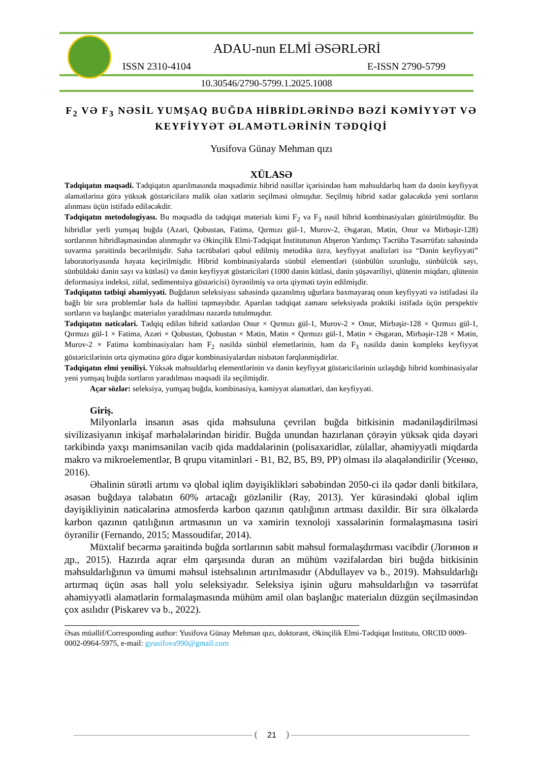ADAU-nun ELMİ ƏSƏRLƏRİ
ISSN 2310-4104 E-ISSN 2790-5799
10.30546/2790-5799.1.2025.1008
F<sub>2</sub> VƏ F<sub>3</sub> NƏSİL YUMŞAQ BUĞDA HİBRİDLƏRİNDƏ BƏZİ KƏMİYYƏT VƏ KEYFİYYƏT ƏLAMƏTLƏRİNİN TƏDQİQİ
Yusifova Günay Mehman qızı
XÜLASƏ
Tədqiqatın məqsədi. Tədqiqatın aparılmasında məqsədimiz hibrid nəsillər içərisindən həm məhsuldarlıq həm də dənin keyfiyyət əlamətlərinə görə yüksək göstəricilərə malik olan xətlərin seçilməsi olmuşdur. Seçilmiş hibrid xətlər gələcəkdə yeni sortların alınması üçün istifadə ediləcəkdir.
Tədqiqatın metodologiyası. Bu məqsədlə də tədqiqat materialı kimi F<sub>2</sub> və F<sub>3</sub> nəsil hibrid kombinasiyaları götürülmüşdür. Bu hibridlər yerli yumşaq buğda (Azəri, Qobustan, Fatimə, Qırmızı gül-1, Murov-2, Əsgəran, Mətin, Onur və Mirbəşir-128) sortlarının hibridləşməsindən alınmışdır və Əkinçilik Elmi-Tədqiqat İnstitutunun Abşeron Yardımçı Təcrübə Təsərrüfatı sahəsində suvarma şəraitində becərilmişdir. Sahə təcrübələri qəbul edilmiş metodika üzrə, keyfiyyət analizləri isə “Dənin keyfiyyəti” laboratoriyasında həyata keçirilmişdir. Hibrid kombinasiyalarda sünbül elementləri (sünbülün uzunluğu, sünbülcük sayı, sünbüldəki dənin sayı və kütləsi) və dənin keyfiyyət göstəriciləri (1000 dənin kütləsi, dənin şüşəvariliyi, qlütenin miqdarı, qlütenin deformasiya indeksi, zülal, sedimentsiya göstəricisi) öyrənilmiş və orta qiyməti təyin edilmişdir.
Tədqiqatın tətbiqi əhəmiyyəti. Buğdanın seleksiyası sahəsində qazanılmış uğurlara baxmayaraq onun keyfiyyəti və istifadəsi ilə bağlı bir sıra problemlər hələ də həllini tapmayıbdır. Aparılan tədqiqat zamanı seleksiyada praktiki istifadə üçün perspektiv sortların və başlanğıc materialın yaradılması nəzərdə tutulmuşdur.
Tədqiqatın nəticələri. Tədqiq edilən hibrid xətlərdən Onur × Qırmızı gül-1, Murov-2 × Onur, Mirbəşir-128 × Qırmızı gül-1, Qırmızı gül-1 × Fatimə, Azəri × Qobustan, Qobustan × Mətin, Mətin × Qırmızı gül-1, Mətin × Əsgəran, Mirbəşir-128 × Mətin, Murov-2 × Fatimə kombinasiyaları həm F<sub>2</sub> nəsildə sünbül elemetlərinin, həm də F<sub>3</sub> nəsildə dənin kompleks keyfiyyət göstəricilərinin orta qiymətinə görə digər kombinasiyalardan nisbətən fərqlənmişdirlər.
Tədqiqatın elmi yeniliyi. Yüksək məhsuldarlıq elementlərinin və dənin keyfiyyət göstəricilərinin uzlaşdığı hibrid kombinasiyalar yeni yumşaq buğda sortların yaradılması məqsədi ilə seçilmişdir.
Açar sözlər: seleksiya, yumşaq buğda, kombinasiya, kəmiyyət əlamətləri, dən keyfiyyəti.
Giriş.
Milyonlarla insanın əsas qida məhsuluna çevrilən buğda bitkisinin mədəniləşdirilməsi sivilizasiyanın inkişaf mərhələlərindən biridir. Buğda unundan hazırlanan çörəyin yüksək qida dəyəri tərkibində yaxşı mənimsənilən vacib qida maddələrinin (polisaxaridlər, zülallar, əhəmiyyətli miqdarda makro və mikroelementlər, B qrupu vitaminləri - B1, B2, B5, B9, PP) olması ilə əlaqələndirilir (Усенко, 2016).
Əhalinin sürətli artımı və qlobal iqlim dəyişiklikləri səbəbindən 2050-ci ilə qədər dənli bitkilərə, əsasən buğdaya tələbatın 60% artacağı gözlənilir (Ray, 2013). Yer kürəsindəki qlobal iqlim dəyişikliyinin nəticələrinə atmosferdə karbon qazının qatılığının artması daxildir. Bir sıra ölkələrdə karbon qazının qatılığının artmasının un və xəmirin texnoloji xassələrinin formalaşmasına təsiri öyrənilir (Fernando, 2015; Massoudifar, 2014).
Müxtəlif becərmə şəraitində buğda sortlarının sabit məhsul formalaşdırması vacibdir (Логинов и др., 2015). Hazırda aqrar elm qarşısında duran ən mühüm vəzifələrdən biri buğda bitkisinin məhsuldarlığının və ümumi məhsul istehsalının artırılmasıdır (Abdullayev və b., 2019). Məhsuldarlığı artırmaq üçün əsas həll yolu seleksiyadır. Seleksiya işinin uğuru məhsuldarlığın və təsərrüfat əhəmiyyətli əlamətlərin formalaşmasında mühüm amil olan başlanğıc materialın düzgün seçilməsindən çox asılıdır (Piskarev və b., 2022).
Əsas müəllif/Corresponding author: Yusifova Günay Mehman qızı, doktorant, Əkinçilik Elmi-Tədqiqat İnstitutu, ORCID 0009-0002-0964-5975, e-mail: gyusifova990@gmail.com
21